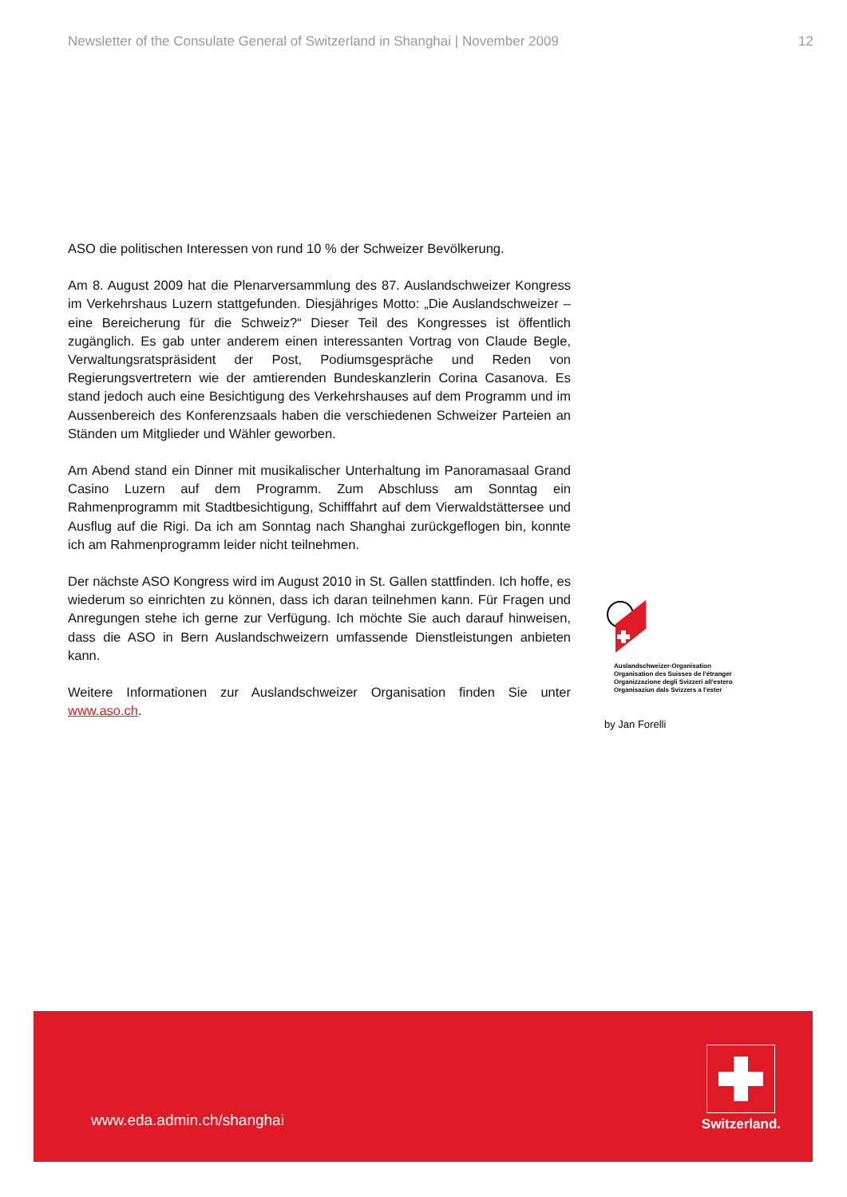Newsletter of the Consulate General of Switzerland in Shanghai | November 2009 12
ASO die politischen Interessen von rund 10 % der Schweizer Bevölkerung.
Am 8. August 2009 hat die Plenarversammlung des 87. Auslandschweizer Kongress im Verkehrshaus Luzern stattgefunden. Diesjähriges Motto: „Die Auslandschweizer – eine Bereicherung für die Schweiz?“ Dieser Teil des Kongresses ist öffentlich zugänglich. Es gab unter anderem einen interessanten Vortrag von Claude Begle, Verwaltungsratspräsident der Post, Podiumsgespräche und Reden von Regierungsvertretern wie der amtierenden Bundeskanzlerin Corina Casanova. Es stand jedoch auch eine Besichtigung des Verkehrshauses auf dem Programm und im Aussenbereich des Konferenzsaals haben die verschiedenen Schweizer Parteien an Ständen um Mitglieder und Wähler geworben.
Am Abend stand ein Dinner mit musikalischer Unterhaltung im Panoramasaal Grand Casino Luzern auf dem Programm. Zum Abschluss am Sonntag ein Rahmenprogramm mit Stadtbesichtigung, Schifffahrt auf dem Vierwaldstättersee und Ausflug auf die Rigi. Da ich am Sonntag nach Shanghai zurückgeflogen bin, konnte ich am Rahmenprogramm leider nicht teilnehmen.
Der nächste ASO Kongress wird im August 2010 in St. Gallen stattfinden. Ich hoffe, es wiederum so einrichten zu können, dass ich daran teilnehmen kann. Für Fragen und Anregungen stehe ich gerne zur Verfügung. Ich möchte Sie auch darauf hinweisen, dass die ASO in Bern Auslandschweizern umfassende Dienstleistungen anbieten kann.
Weitere Informationen zur Auslandschweizer Organisation finden Sie unter www.aso.ch.
Auslandschweizer-Organisation
Organisation des Suisses de l'étranger
Organizzazione degli Svizzeri all'estero
Organisaziun dals Svizzers a l'ester
by Jan Forelli
www.eda.admin.ch/shanghai
Switzerland.